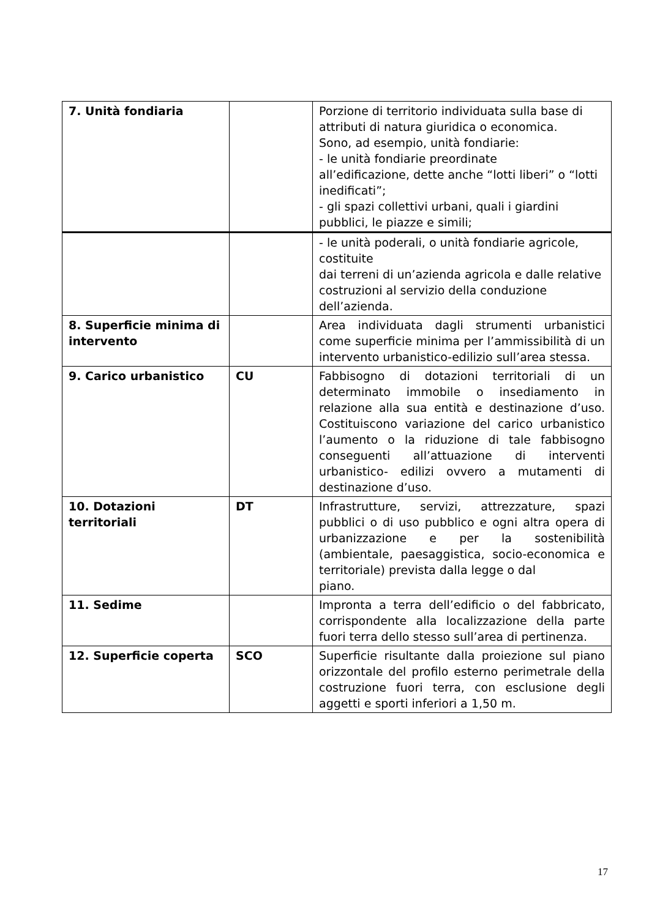| 7. Unità fondiaria | | Porzione di territorio individuata sulla base di attributi di natura giuridica o economica. Sono, ad esempio, unità fondiarie: - le unità fondiarie preordinate all’edificazione, dette anche “lotti liberi” o “lotti inedificati”; - gli spazi collettivi urbani, quali i giardini pubblici, le piazze e simili; |
| | | - le unità poderali, o unità fondiarie agricole, costituite dai terreni di un’azienda agricola e dalle relative costruzioni al servizio della conduzione dell’azienda. |
| 8. Superficie minima di intervento | | Area individuata dagli strumenti urbanistici come superficie minima per l’ammissibilità di un intervento urbanistico-edilizio sull’area stessa. |
| 9. Carico urbanistico | CU | Fabbisogno di dotazioni territoriali di un determinato immobile o insediamento in relazione alla sua entità e destinazione d’uso. Costituiscono variazione del carico urbanistico l’aumento o la riduzione di tale fabbisogno conseguenti all’attuazione di interventi urbanistico- edilizi ovvero a mutamenti di destinazione d’uso. |
| 10. Dotazioni territoriali | DT | Infrastrutture, servizi, attrezzature, spazi pubblici o di uso pubblico e ogni altra opera di urbanizzazione e per la sostenibilità (ambientale, paesaggistica, socio-economica e territoriale) prevista dalla legge o dal piano. |
| 11. Sedime | | Impronta a terra dell’edificio o del fabbricato, corrispondente alla localizzazione della parte fuori terra dello stesso sull’area di pertinenza. |
| 12. Superficie coperta | SCO | Superficie risultante dalla proiezione sul piano orizzontale del profilo esterno perimetrale della costruzione fuori terra, con esclusione degli aggetti e sporti inferiori a 1,50 m. |
17